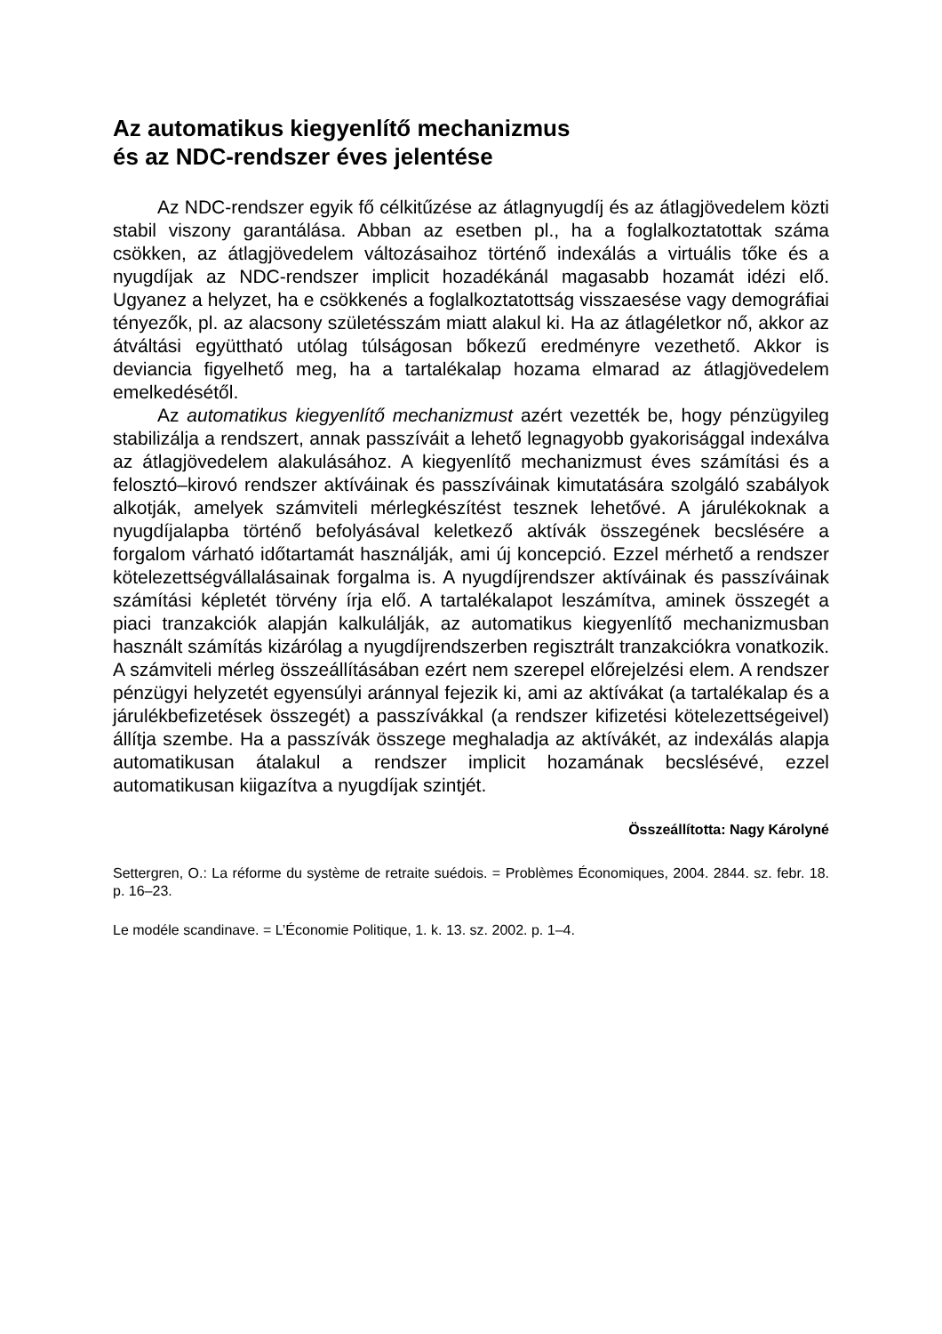Az automatikus kiegyenlítő mechanizmus
és az NDC-rendszer éves jelentése
Az NDC-rendszer egyik fő célkitűzése az átlagnyugdíj és az átlagjövedelem közti stabil viszony garantálása. Abban az esetben pl., ha a foglalkoztatottak száma csökken, az átlagjövedelem változásaihoz történő indexálás a virtuális tőke és a nyugdíjak az NDC-rendszer implicit hozadékánál magasabb hozamát idézi elő. Ugyanez a helyzet, ha e csökkenés a foglalkoztatottság visszaesése vagy demográfiai tényezők, pl. az alacsony születésszám miatt alakul ki. Ha az átlagéletkor nő, akkor az átváltási együttható utólag túlságosan bőkezű eredményre vezethető. Akkor is deviancia figyelhető meg, ha a tartalékalap hozama elmarad az átlagjövedelem emelkedésétől.
Az automatikus kiegyenlítő mechanizmust azért vezették be, hogy pénzügyileg stabilizálja a rendszert, annak passzíváit a lehető legnagyobb gyakorisággal indexálva az átlagjövedelem alakulásához. A kiegyenlítő mechanizmust éves számítási és a felosztó–kirovó rendszer aktíváinak és passzíváinak kimutatására szolgáló szabályok alkotják, amelyek számviteli mérlegkészítést tesznek lehetővé. A járulékoknak a nyugdíjalapba történő befolyásával keletkező aktívák összegének becslésére a forgalom várható időtartamát használják, ami új koncepció. Ezzel mérhető a rendszer kötelezettségvállalásainak forgalma is. A nyugdíjrendszer aktíváinak és passzíváinak számítási képletét törvény írja elő. A tartalékalapot leszámítva, aminek összegét a piaci tranzakciók alapján kalkulálják, az automatikus kiegyenlítő mechanizmusban használt számítás kizárólag a nyugdíjrendszerben regisztrált tranzakciókra vonatkozik. A számviteli mérleg összeállításában ezért nem szerepel előrejelzési elem. A rendszer pénzügyi helyzetét egyensúlyi aránnyal fejezik ki, ami az aktívákat (a tartalékalap és a járulékbefizetések összegét) a passzívákkal (a rendszer kifizetési kötelezettségeivel) állítja szembe. Ha a passzívák összege meghaladja az aktívákét, az indexálás alapja automatikusan átalakul a rendszer implicit hozamának becslésévé, ezzel automatikusan kiigazítva a nyugdíjak szintjét.
Összeállította: Nagy Károlyné
Settergren, O.: La réforme du système de retraite suédois. = Problèmes Économiques, 2004. 2844. sz. febr. 18. p. 16–23.
Le modéle scandinave. = L’Économie Politique, 1. k. 13. sz. 2002. p. 1–4.